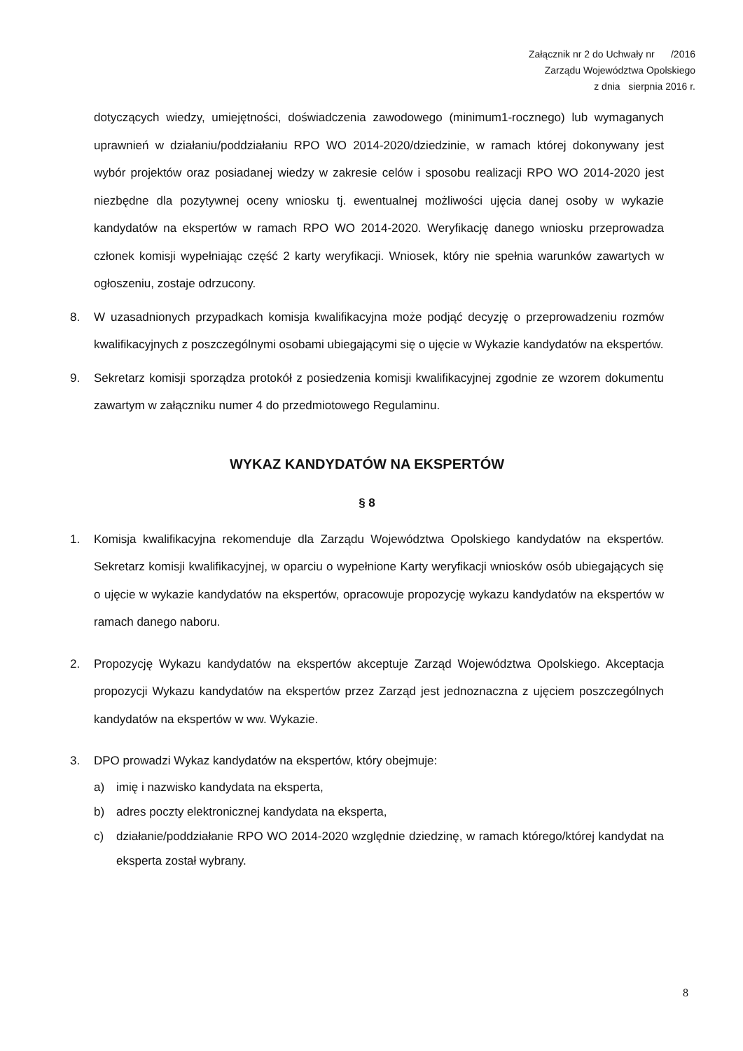Załącznik nr 2 do Uchwały nr /2016
Zarządu Województwa Opolskiego
z dnia sierpnia 2016 r.
dotyczących wiedzy, umiejętności, doświadczenia zawodowego (minimum1-rocznego) lub wymaganych uprawnień w działaniu/poddziałaniu RPO WO 2014-2020/dziedzinie, w ramach której dokonywany jest wybór projektów oraz posiadanej wiedzy w zakresie celów i sposobu realizacji RPO WO 2014-2020 jest niezbędne dla pozytywnej oceny wniosku tj. ewentualnej możliwości ujęcia danej osoby w wykazie kandydatów na ekspertów w ramach RPO WO 2014-2020. Weryfikację danego wniosku przeprowadza członek komisji wypełniając część 2 karty weryfikacji. Wniosek, który nie spełnia warunków zawartych w ogłoszeniu, zostaje odrzucony.
8. W uzasadnionych przypadkach komisja kwalifikacyjna może podjąć decyzję o przeprowadzeniu rozmów kwalifikacyjnych z poszczególnymi osobami ubiegającymi się o ujęcie w Wykazie kandydatów na ekspertów.
9. Sekretarz komisji sporządza protokół z posiedzenia komisji kwalifikacyjnej zgodnie ze wzorem dokumentu zawartym w załączniku numer 4 do przedmiotowego Regulaminu.
WYKAZ KANDYDATÓW NA EKSPERTÓW
§ 8
1. Komisja kwalifikacyjna rekomenduje dla Zarządu Województwa Opolskiego kandydatów na ekspertów. Sekretarz komisji kwalifikacyjnej, w oparciu o wypełnione Karty weryfikacji wniosków osób ubiegających się o ujęcie w wykazie kandydatów na ekspertów, opracowuje propozycję wykazu kandydatów na ekspertów w ramach danego naboru.
2. Propozycję Wykazu kandydatów na ekspertów akceptuje Zarząd Województwa Opolskiego. Akceptacja propozycji Wykazu kandydatów na ekspertów przez Zarząd jest jednoznaczna z ujęciem poszczególnych kandydatów na ekspertów w ww. Wykazie.
3. DPO prowadzi Wykaz kandydatów na ekspertów, który obejmuje:
a) imię i nazwisko kandydata na eksperta,
b) adres poczty elektronicznej kandydata na eksperta,
c) działanie/poddziałanie RPO WO 2014-2020 względnie dziedzinę, w ramach którego/której kandydat na eksperta został wybrany.
8